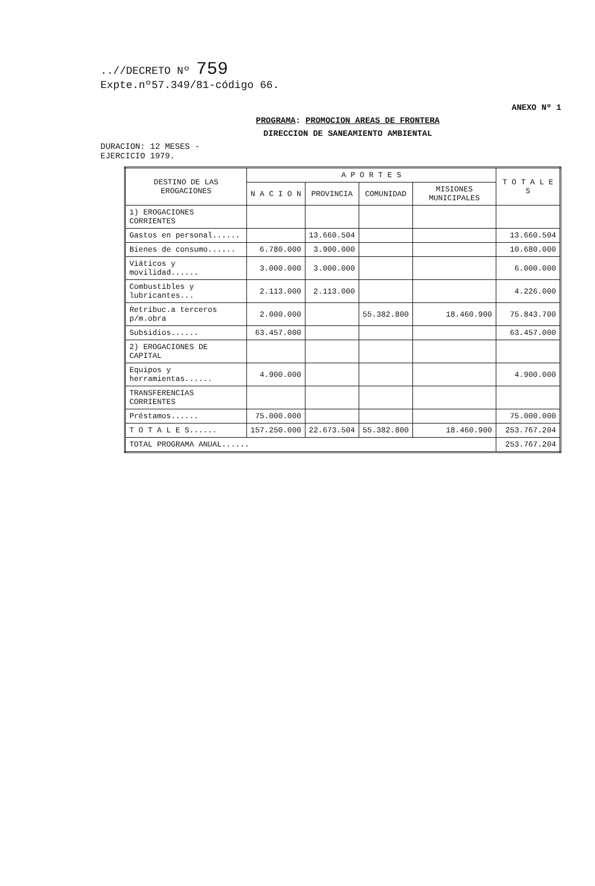..//DECRETO Nº 759
Expte.nº57.349/81-código 66.
ANEXO Nº 1
PROGRAMA: PROMOCION AREAS DE FRONTERA
DIRECCION DE SANEAMIENTO AMBIENTAL
DURACION: 12 MESES -
EJERCICIO 1979.
| DESTINO DE LAS EROGACIONES | A P O R T E S | | | | T O T A L E S |
| --- | --- | --- | --- | --- | --- |
| | N A C I O N | PROVINCIA | COMUNIDAD | MISIONES MUNICIPALES | |
| 1) EROGACIONES CORRIENTES | | | | | |
| Gastos en personal...... | | 13.660.504 | | | 13.660.504 |
| Bienes de consumo...... | 6.780.000 | 3.900.000 | | | 10.680.000 |
| Viáticos y movilidad...... | 3.000.000 | 3.000.000 | | | 6.000.000 |
| Combustibles y lubricantes... | 2.113.000 | 2.113.000 | | | 4.226.000 |
| Retribuc.a terceros p/m.obra | 2.000.000 | | 55.382.800 | 18.460.900 | 75.843.700 |
| Subsidios...... | 63.457.000 | | | | 63.457.000 |
| 2) EROGACIONES DE CAPITAL | | | | | |
| Equipos y herramientas...... | 4.900.000 | | | | 4.900.000 |
| TRANSFERENCIAS CORRIENTES | | | | | |
| Préstamos...... | 75.000.000 | | | | 75.000.000 |
| T O T A L E S...... | 157.250.000 | 22.673.504 | 55.382.800 | 18.460.900 | 253.767.204 |
| TOTAL PROGRAMA ANUAL...... | | | | | 253.767.204 |